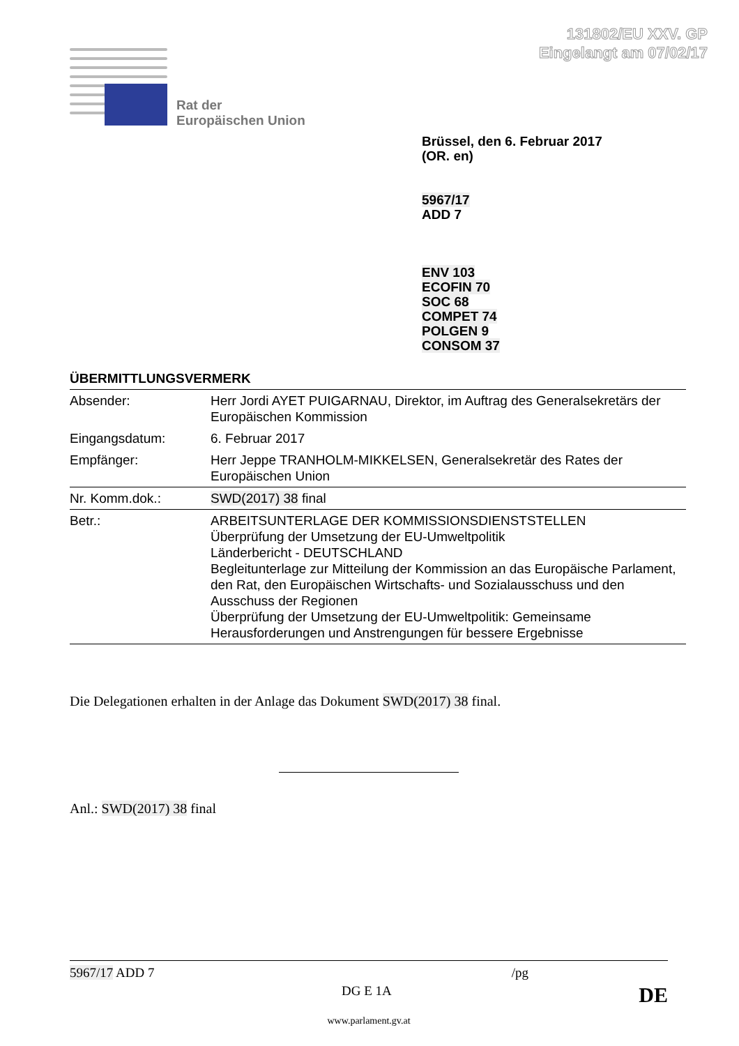131802/EU XXV. GP
Eingelangt am 07/02/17
Rat der
Europäischen Union
Brüssel, den 6. Februar 2017
(OR. en)
5967/17
ADD 7
ENV 103
ECOFIN 70
SOC 68
COMPET 74
POLGEN 9
CONSOM 37
ÜBERMITTLUNGSVERMERK
| Absender: | Herr Jordi AYET PUIGARNAU, Direktor, im Auftrag des Generalsekretärs der Europäischen Kommission |
| Eingangsdatum: | 6. Februar 2017 |
| Empfänger: | Herr Jeppe TRANHOLM-MIKKELSEN, Generalsekretär des Rates der Europäischen Union |
| Nr. Komm.dok.: | SWD(2017) 38 final |
| Betr.: | ARBEITSUNTERLAGE DER KOMMISSIONSDIENSTSTELLEN Überprüfung der Umsetzung der EU-Umweltpolitik Länderbericht - DEUTSCHLAND Begleitunterlage zur Mitteilung der Kommission an das Europäische Parlament, den Rat, den Europäischen Wirtschafts- und Sozialausschuss und den Ausschuss der Regionen Überprüfung der Umsetzung der EU-Umweltpolitik: Gemeinsame Herausforderungen und Anstrengungen für bessere Ergebnisse |
Die Delegationen erhalten in der Anlage das Dokument SWD(2017) 38 final.
Anl.: SWD(2017) 38 final
5967/17 ADD 7 /pg
DG E 1A DE
www.parlament.gv.at